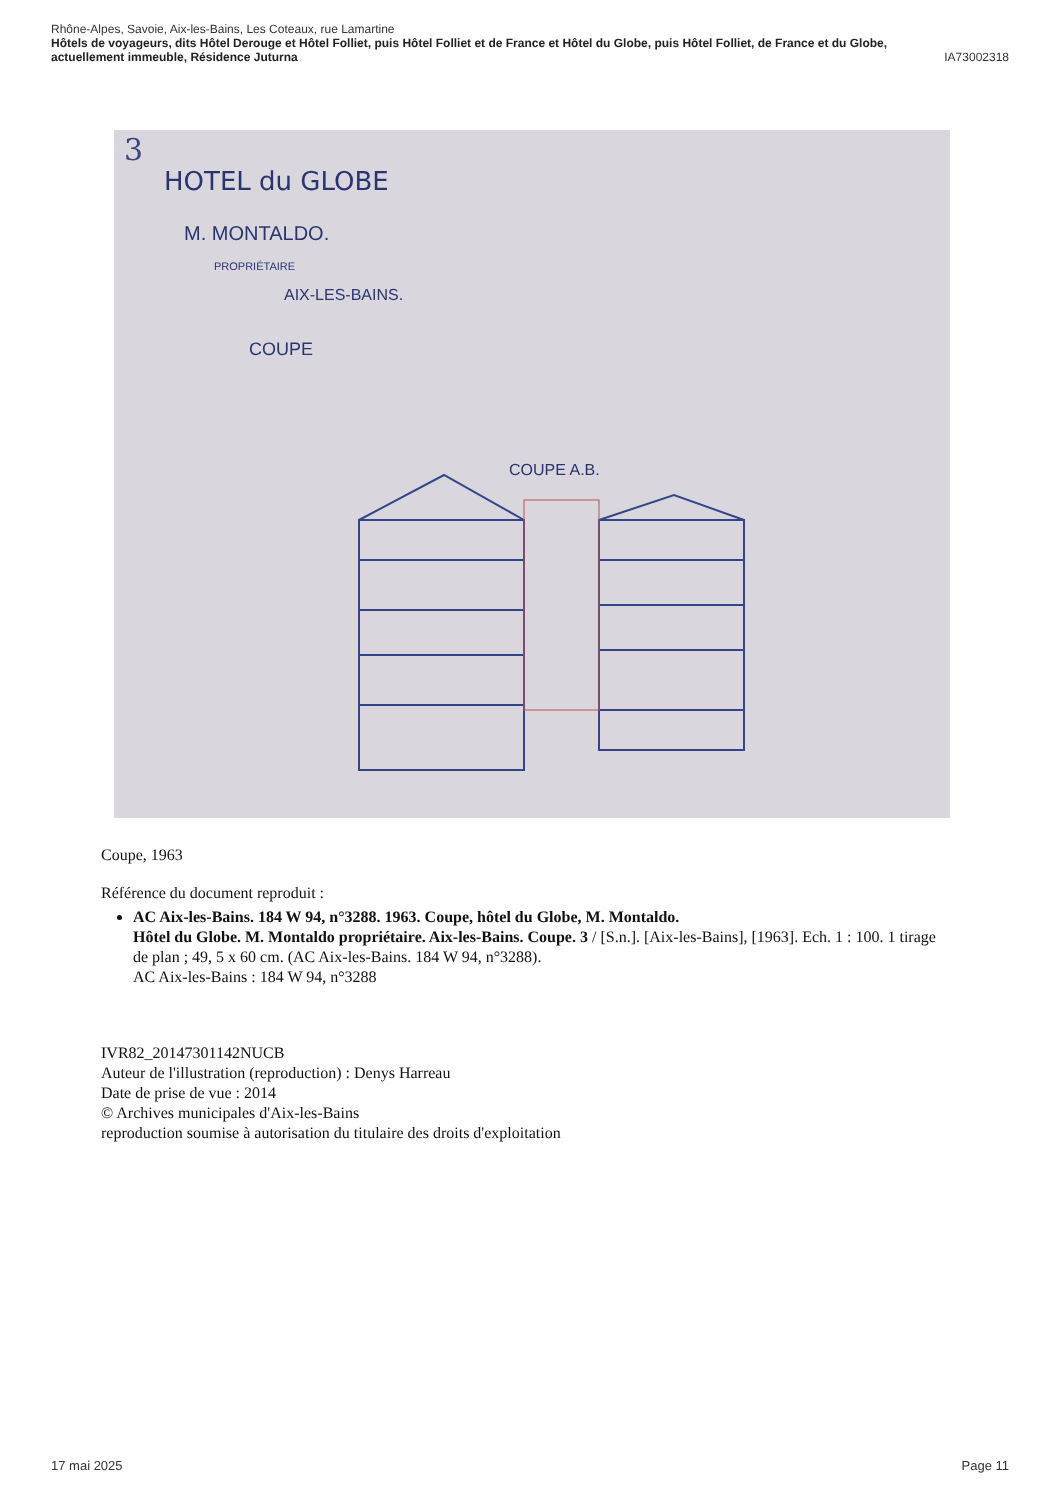Rhône-Alpes, Savoie, Aix-les-Bains, Les Coteaux, rue Lamartine
Hôtels de voyageurs, dits Hôtel Derouge et Hôtel Folliet, puis Hôtel Folliet et de France et Hôtel du Globe, puis Hôtel Folliet, de France et du Globe, actuellement immeuble, Résidence Juturna IA73002318
3
HOTEL du GLOBE
M. MONTALDO.
PROPRIÉTAIRE
AIX-LES-BAINS.
COUPE
COUPE A.B.
Coupe, 1963
Référence du document reproduit :
AC Aix-les-Bains. 184 W 94, n°3288. 1963. Coupe, hôtel du Globe, M. Montaldo.
Hôtel du Globe. M. Montaldo propriétaire. Aix-les-Bains. Coupe. 3 / [S.n.]. [Aix-les-Bains], [1963]. Ech. 1 : 100. 1 tirage de plan ; 49, 5 x 60 cm. (AC Aix-les-Bains. 184 W 94, n°3288).
AC Aix-les-Bains : 184 W 94, n°3288
IVR82_20147301142NUCB
Auteur de l'illustration (reproduction) : Denys Harreau
Date de prise de vue : 2014
© Archives municipales d'Aix-les-Bains
reproduction soumise à autorisation du titulaire des droits d'exploitation
17 mai 2025 Page 11